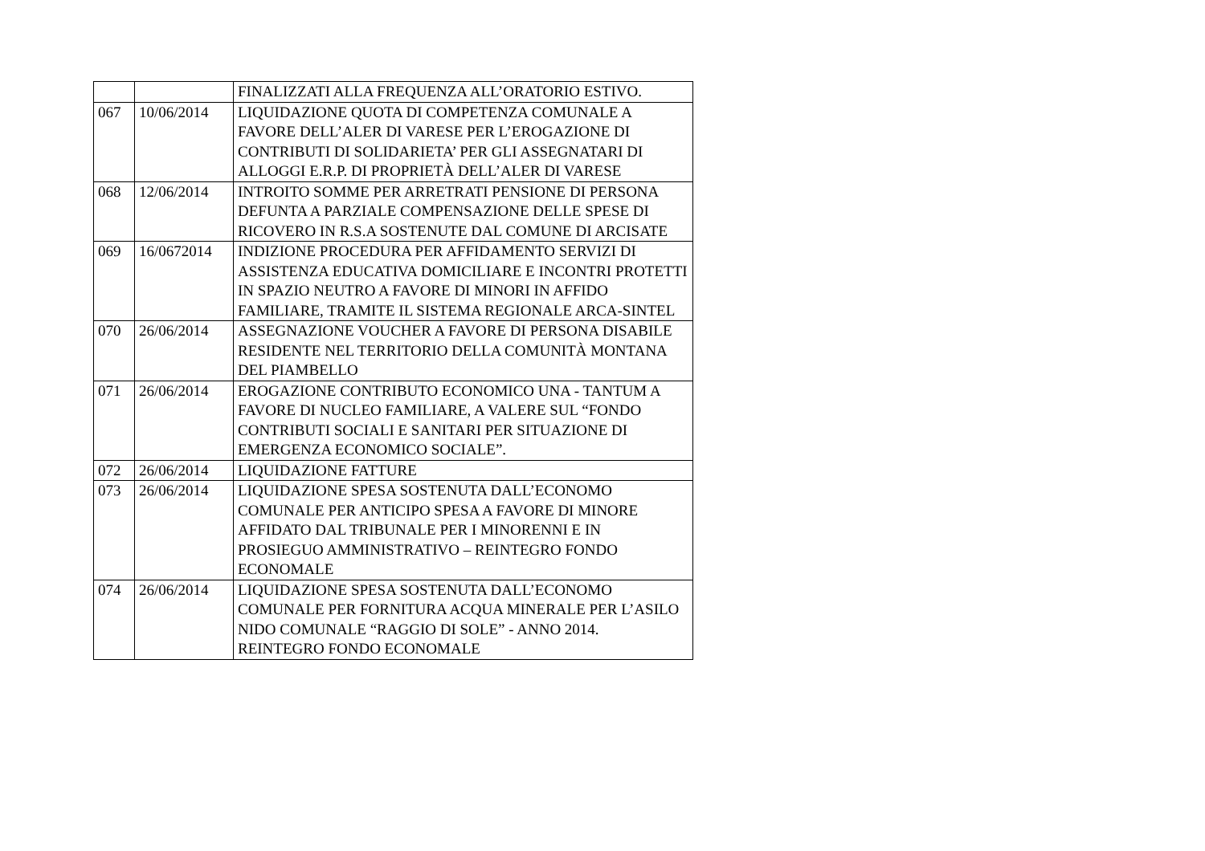| | | FINALIZZATI ALLA FREQUENZA ALL’ORATORIO ESTIVO. |
| 067 | 10/06/2014 | LIQUIDAZIONE QUOTA DI COMPETENZA COMUNALE A FAVORE DELL’ALER DI VARESE PER L’EROGAZIONE DI CONTRIBUTI DI SOLIDARIETA’ PER GLI ASSEGNATARI DI ALLOGGI E.R.P. DI PROPRIETÀ DELL’ALER DI VARESE |
| 068 | 12/06/2014 | INTROITO SOMME PER ARRETRATI PENSIONE DI PERSONA DEFUNTA A PARZIALE COMPENSAZIONE DELLE SPESE DI RICOVERO IN R.S.A SOSTENUTE DAL COMUNE DI ARCISATE |
| 069 | 16/0672014 | INDIZIONE PROCEDURA PER AFFIDAMENTO SERVIZI DI ASSISTENZA EDUCATIVA DOMICILIARE E INCONTRI PROTETTI IN SPAZIO NEUTRO A FAVORE DI MINORI IN AFFIDO FAMILIARE, TRAMITE IL SISTEMA REGIONALE ARCA-SINTEL |
| 070 | 26/06/2014 | ASSEGNAZIONE VOUCHER A FAVORE DI PERSONA DISABILE RESIDENTE NEL TERRITORIO DELLA COMUNITÀ MONTANA DEL PIAMBELLO |
| 071 | 26/06/2014 | EROGAZIONE CONTRIBUTO ECONOMICO UNA - TANTUM A FAVORE DI NUCLEO FAMILIARE, A VALERE SUL “FONDO CONTRIBUTI SOCIALI E SANITARI PER SITUAZIONE DI EMERGENZA ECONOMICO SOCIALE”. |
| 072 | 26/06/2014 | LIQUIDAZIONE FATTURE |
| 073 | 26/06/2014 | LIQUIDAZIONE SPESA SOSTENUTA DALL’ECONOMO COMUNALE PER ANTICIPO SPESA A FAVORE DI MINORE AFFIDATO DAL TRIBUNALE PER I MINORENNI E IN PROSIEGUO AMMINISTRATIVO – REINTEGRO FONDO ECONOMALE |
| 074 | 26/06/2014 | LIQUIDAZIONE SPESA SOSTENUTA DALL’ECONOMO COMUNALE PER FORNITURA ACQUA MINERALE PER L’ASILO NIDO COMUNALE “RAGGIO DI SOLE” - ANNO 2014. REINTEGRO FONDO ECONOMALE |